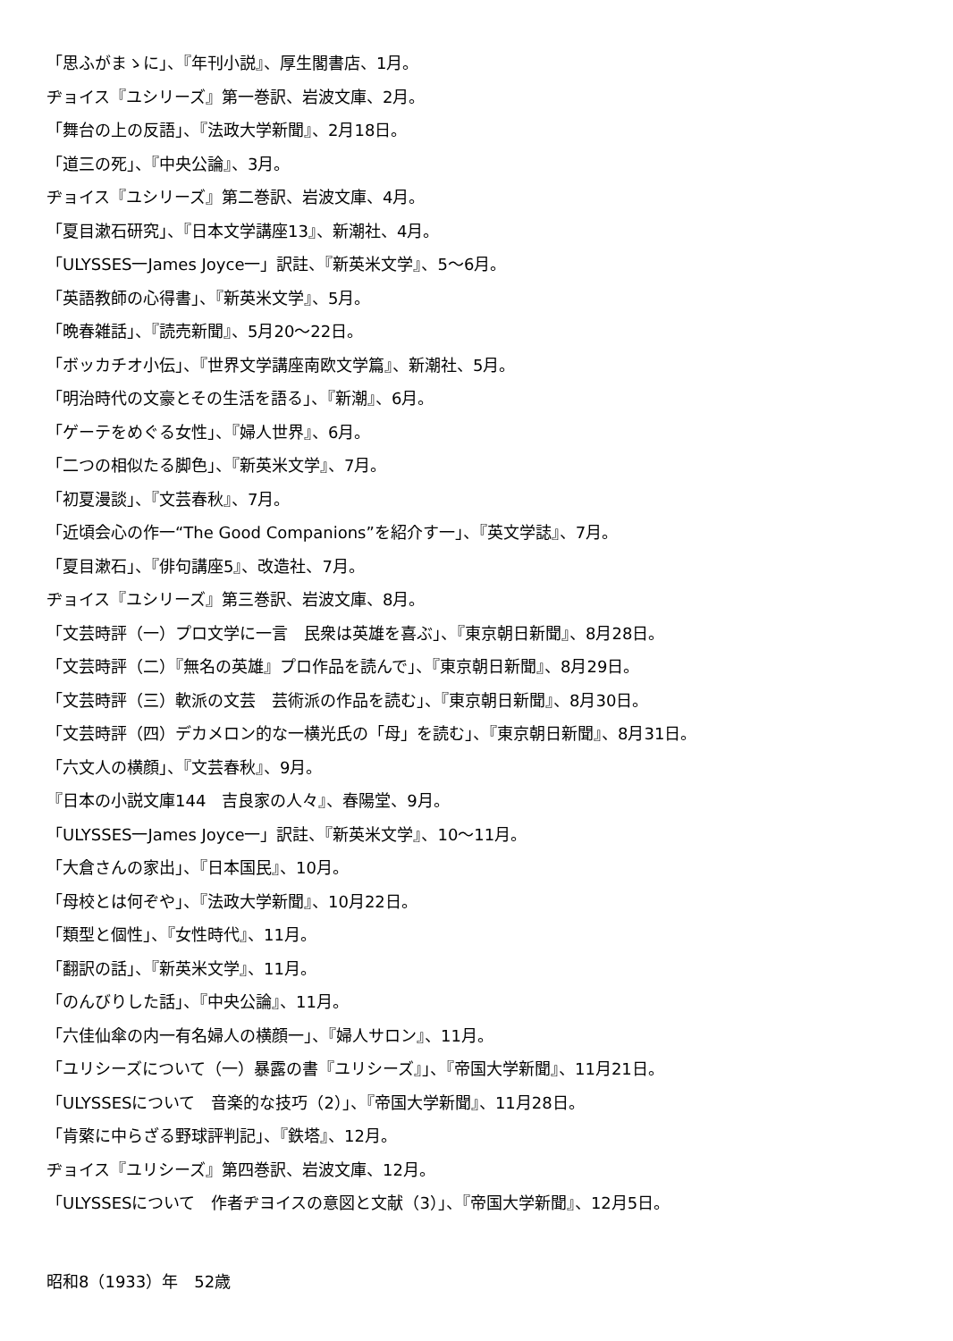「思ふがまゝに」、『年刊小説』、厚生閣書店、1月。
ヂョイス『ユシリーズ』第一巻訳、岩波文庫、2月。
「舞台の上の反語」、『法政大学新聞』、2月18日。
「道三の死」、『中央公論』、3月。
ヂョイス『ユシリーズ』第二巻訳、岩波文庫、4月。
「夏目漱石研究」、『日本文学講座13』、新潮社、4月。
「ULYSSES一James Joyce一」訳註、『新英米文学』、5〜6月。
「英語教師の心得書」、『新英米文学』、5月。
「晩春雑話」、『読売新聞』、5月20〜22日。
「ボッカチオ小伝」、『世界文学講座南欧文学篇』、新潮社、5月。
「明治時代の文豪とその生活を語る」、『新潮』、6月。
「ゲーテをめぐる女性」、『婦人世界』、6月。
「二つの相似たる脚色」、『新英米文学』、7月。
「初夏漫談」、『文芸春秋』、7月。
「近頃会心の作一“The Good Companions”を紹介す一」、『英文学誌』、7月。
「夏目漱石」、『俳句講座5』、改造社、7月。
ヂョイス『ユシリーズ』第三巻訳、岩波文庫、8月。
「文芸時評（一）プロ文学に一言　民衆は英雄を喜ぶ」、『東京朝日新聞』、8月28日。
「文芸時評（二）『無名の英雄』プロ作品を読んで」、『東京朝日新聞』、8月29日。
「文芸時評（三）軟派の文芸　芸術派の作品を読む」、『東京朝日新聞』、8月30日。
「文芸時評（四）デカメロン的な一横光氏の「母」を読む」、『東京朝日新聞』、8月31日。
「六文人の横顔」、『文芸春秋』、9月。
『日本の小説文庫144　吉良家の人々』、春陽堂、9月。
「ULYSSES一James Joyce一」訳註、『新英米文学』、10〜11月。
「大倉さんの家出」、『日本国民』、10月。
「母校とは何ぞや」、『法政大学新聞』、10月22日。
「類型と個性」、『女性時代』、11月。
「翻訳の話」、『新英米文学』、11月。
「のんびりした話」、『中央公論』、11月。
「六佳仙傘の内一有名婦人の横顔一」、『婦人サロン』、11月。
「ユリシーズについて（一）暴露の書『ユリシーズ』」、『帝国大学新聞』、11月21日。
「ULYSSESについて　音楽的な技巧（2）」、『帝国大学新聞』、11月28日。
「肯綮に中らざる野球評判記」、『鉄塔』、12月。
ヂョイス『ユリシーズ』第四巻訳、岩波文庫、12月。
「ULYSSESについて　作者ヂヨイスの意図と文献（3）」、『帝国大学新聞』、12月5日。
昭和8（1933）年　52歳